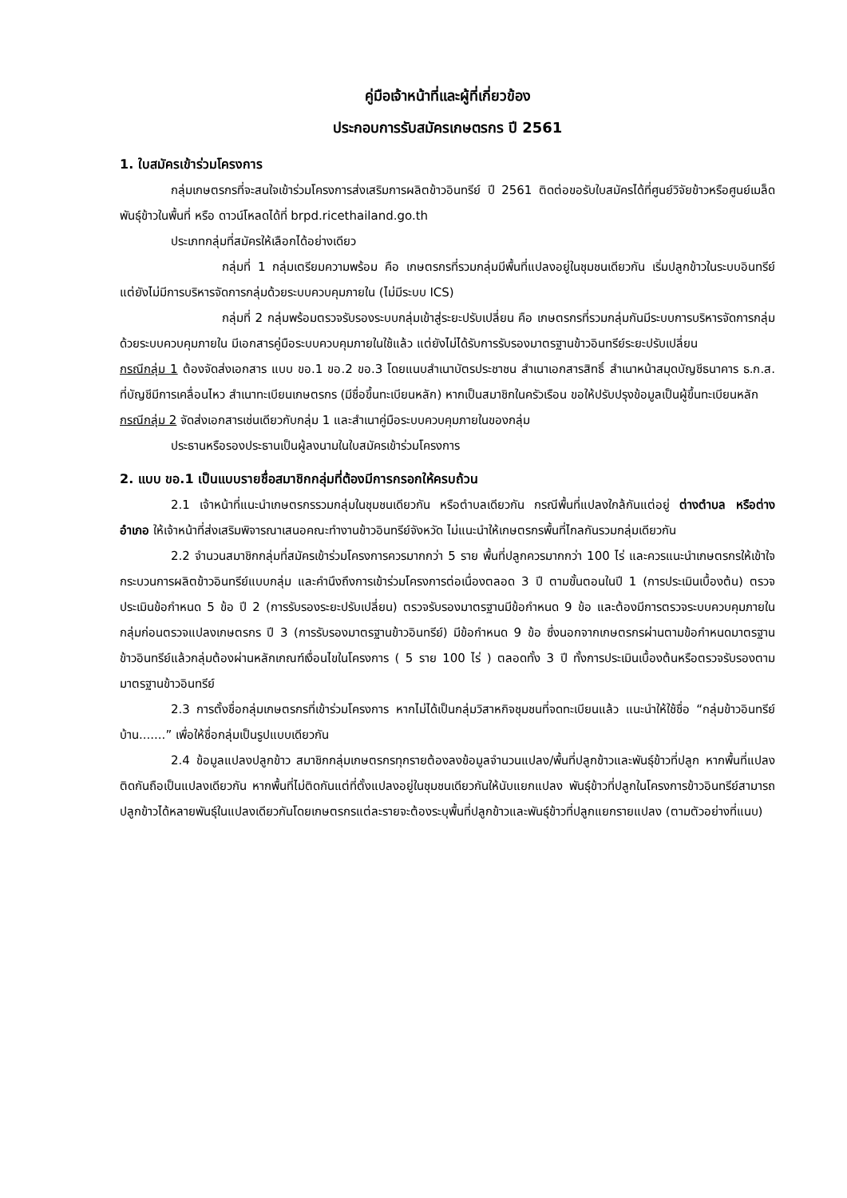คู่มือเจ้าหน้าที่และผู้ที่เกี่ยวข้อง
ประกอบการรับสมัครเกษตรกร ปี 2561
1. ใบสมัครเข้าร่วมโครงการ
กลุ่มเกษตรกรที่จะสนใจเข้าร่วมโครงการส่งเสริมการผลิตข้าวอินทรีย์ ปี 2561 ติดต่อขอรับใบสมัครได้ที่ศูนย์วิจัยข้าวหรือศูนย์เมล็ดพันธุ์ข้าวในพื้นที่ หรือ ดาวน์โหลดได้ที่ brpd.ricethailand.go.th
ประเภทกลุ่มที่สมัครให้เลือกได้อย่างเดียว
กลุ่มที่ 1 กลุ่มเตรียมความพร้อม คือ เกษตรกรที่รวมกลุ่มมีพื้นที่แปลงอยู่ในชุมชนเดียวกัน เริ่มปลูกข้าวในระบบอินทรีย์ แต่ยังไม่มีการบริหารจัดการกลุ่มด้วยระบบควบคุมภายใน (ไม่มีระบบ ICS)
กลุ่มที่ 2 กลุ่มพร้อมตรวจรับรองระบบกลุ่มเข้าสู่ระยะปรับเปลี่ยน คือ เกษตรกรที่รวมกลุ่มกันมีระบบการบริหารจัดการกลุ่มด้วยระบบควบคุมภายใน มีเอกสารคู่มือระบบควบคุมภายในใช้แล้ว แต่ยังไม่ได้รับการรับรองมาตรฐานข้าวอินทรีย์ระยะปรับเปลี่ยน
กรณีกลุ่ม 1 ต้องจัดส่งเอกสาร แบบ ขอ.1 ขอ.2 ขอ.3 โดยแนบสำเนาบัตรประชาชน สำเนาเอกสารสิทธิ์ สำเนาหน้าสมุดบัญชีธนาคาร ธ.ก.ส. ที่บัญชีมีการเคลื่อนไหว สำเนาทะเบียนเกษตรกร (มีชื่อขึ้นทะเบียนหลัก) หากเป็นสมาชิกในครัวเรือน ขอให้ปรับปรุงข้อมูลเป็นผู้ขึ้นทะเบียนหลัก
กรณีกลุ่ม 2 จัดส่งเอกสารเช่นเดียวกับกลุ่ม 1 และสำเนาคู่มือระบบควบคุมภายในของกลุ่ม
ประธานหรือรองประธานเป็นผู้ลงนามในใบสมัครเข้าร่วมโครงการ
2. แบบ ขอ.1 เป็นแบบรายชื่อสมาชิกกลุ่มที่ต้องมีการกรอกให้ครบถ้วน
2.1 เจ้าหน้าที่แนะนำเกษตรกรรวมกลุ่มในชุมชนเดียวกัน หรือตำบลเดียวกัน กรณีพื้นที่แปลงใกล้กันแต่อยู่ ต่างตำบล หรือต่างอำเภอ ให้เจ้าหน้าที่ส่งเสริมพิจารณาเสนอคณะทำงานข้าวอินทรีย์จังหวัด ไม่แนะนำให้เกษตรกรพื้นที่ไกลกันรวมกลุ่มเดียวกัน
2.2 จำนวนสมาชิกกลุ่มที่สมัครเข้าร่วมโครงการควรมากกว่า 5 ราย พื้นที่ปลูกควรมากกว่า 100 ไร่ และควรแนะนำเกษตรกรให้เข้าใจกระบวนการผลิตข้าวอินทรีย์แบบกลุ่ม และคำนึงถึงการเข้าร่วมโครงการต่อเนื่องตลอด 3 ปี ตามขั้นตอนในปี 1 (การประเมินเบื้องต้น) ตรวจประเมินข้อกำหนด 5 ข้อ ปี 2 (การรับรองระยะปรับเปลี่ยน) ตรวจรับรองมาตรฐานมีข้อกำหนด 9 ข้อ และต้องมีการตรวจระบบควบคุมภายในกลุ่มก่อนตรวจแปลงเกษตรกร ปี 3 (การรับรองมาตรฐานข้าวอินทรีย์) มีข้อกำหนด 9 ข้อ ซึ่งนอกจากเกษตรกรผ่านตามข้อกำหนดมาตรฐานข้าวอินทรีย์แล้วกลุ่มต้องผ่านหลักเกณฑ์เงื่อนไขในโครงการ ( 5 ราย 100 ไร่ ) ตลอดทั้ง 3 ปี ทั้งการประเมินเบื้องต้นหรือตรวจรับรองตามมาตรฐานข้าวอินทรีย์
2.3 การตั้งชื่อกลุ่มเกษตรกรที่เข้าร่วมโครงการ หากไม่ได้เป็นกลุ่มวิสาหกิจชุมชนที่จดทะเบียนแล้ว แนะนำให้ใช้ชื่อ “กลุ่มข้าวอินทรีย์บ้าน.......” เพื่อให้ชื่อกลุ่มเป็นรูปแบบเดียวกัน
2.4 ข้อมูลแปลงปลูกข้าว สมาชิกกลุ่มเกษตรกรทุกรายต้องลงข้อมูลจำนวนแปลง/พื้นที่ปลูกข้าวและพันธุ์ข้าวที่ปลูก หากพื้นที่แปลงติดกันถือเป็นแปลงเดียวกัน หากพื้นที่ไม่ติดกันแต่ที่ตั้งแปลงอยู่ในชุมชนเดียวกันให้นับแยกแปลง พันธุ์ข้าวที่ปลูกในโครงการข้าวอินทรีย์สามารถปลูกข้าวได้หลายพันธุ์ในแปลงเดียวกันโดยเกษตรกรแต่ละรายจะต้องระบุพื้นที่ปลูกข้าวและพันธุ์ข้าวที่ปลูกแยกรายแปลง (ตามตัวอย่างที่แนบ)